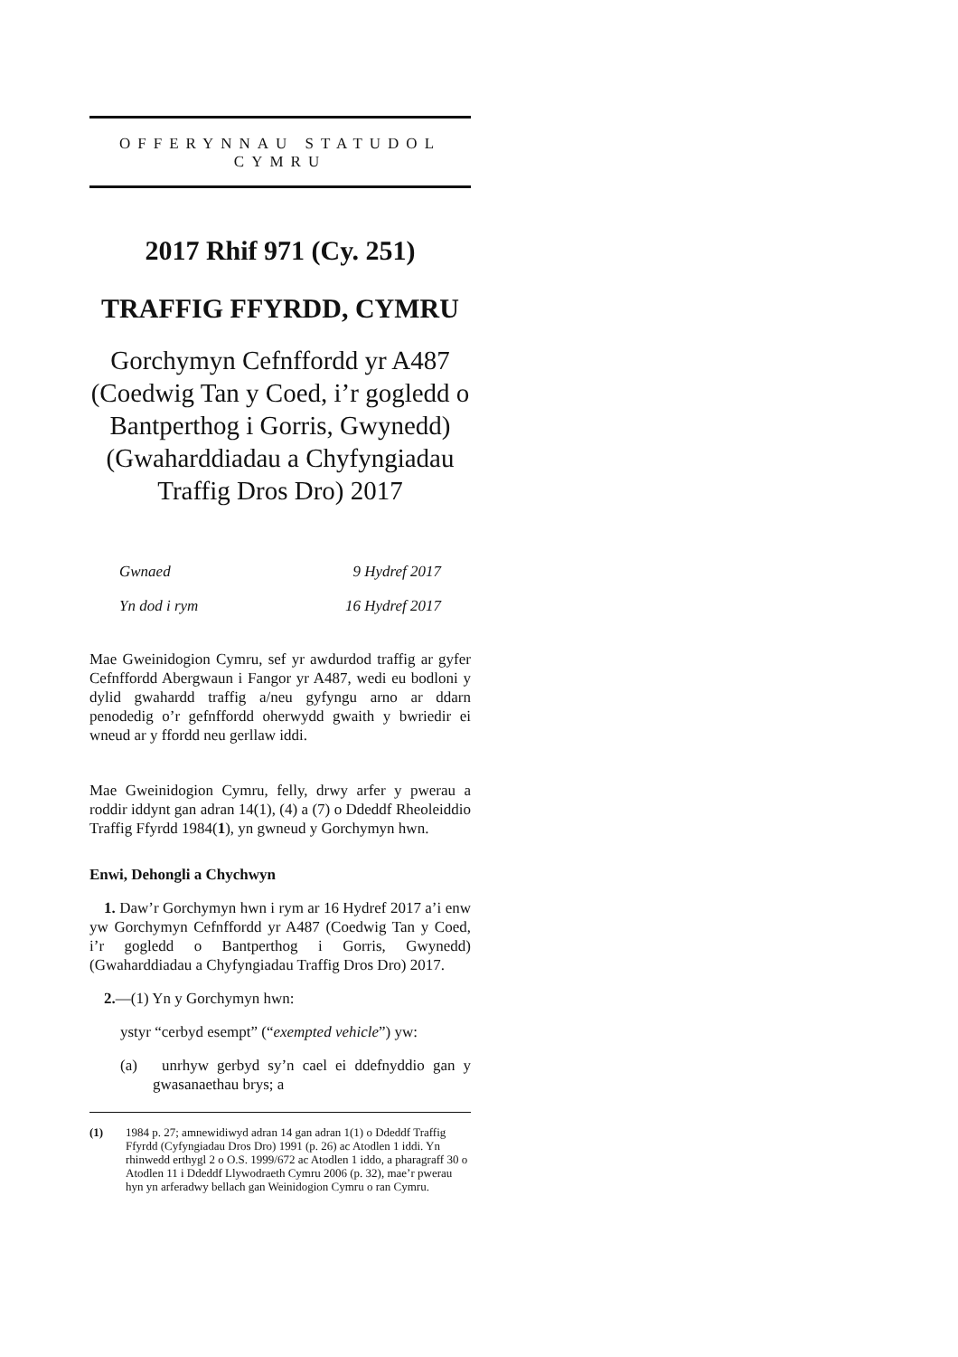OFFERYNNAU STATUDOL
CYMRU
2017 Rhif 971 (Cy. 251)
TRAFFIG FFYRDD, CYMRU
Gorchymyn Cefnffordd yr A487 (Coedwig Tan y Coed, i’r gogledd o Bantperthog i Gorris, Gwynedd) (Gwaharddiadau a Chyfyngiadau Traffig Dros Dro) 2017
| Gwnaed | 9 Hydref 2017 |
| Yn dod i rym | 16 Hydref 2017 |
Mae Gweinidogion Cymru, sef yr awdurdod traffig ar gyfer Cefnffordd Abergwaun i Fangor yr A487, wedi eu bodloni y dylid gwahardd traffig a/neu gyfyngu arno ar ddarn penodedig o’r gefnffordd oherwydd gwaith y bwriedir ei wneud ar y ffordd neu gerllaw iddi.
Mae Gweinidogion Cymru, felly, drwy arfer y pwerau a roddir iddynt gan adran 14(1), (4) a (7) o Ddeddf Rheoleiddio Traffig Ffyrdd 1984(1), yn gwneud y Gorchymyn hwn.
Enwi, Dehongli a Chychwyn
1. Daw’r Gorchymyn hwn i rym ar 16 Hydref 2017 a’i enw yw Gorchymyn Cefnffordd yr A487 (Coedwig Tan y Coed, i’r gogledd o Bantperthog i Gorris, Gwynedd) (Gwaharddiadau a Chyfyngiadau Traffig Dros Dro) 2017.
2.—(1) Yn y Gorchymyn hwn:
ystyr “cerbyd esempt” (“exempted vehicle”) yw:
(a) unrhyw gerbyd sy’n cael ei ddefnyddio gan y gwasanaethau brys; a
(1) 1984 p. 27; amnewidiwyd adran 14 gan adran 1(1) o Ddeddf Traffig Ffyrdd (Cyfyngiadau Dros Dro) 1991 (p. 26) ac Atodlen 1 iddi. Yn rhinwedd erthygl 2 o O.S. 1999/672 ac Atodlen 1 iddo, a pharagraff 30 o Atodlen 11 i Ddeddf Llywodraeth Cymru 2006 (p. 32), mae’r pwerau hyn yn arferadwy bellach gan Weinidogion Cymru o ran Cymru.